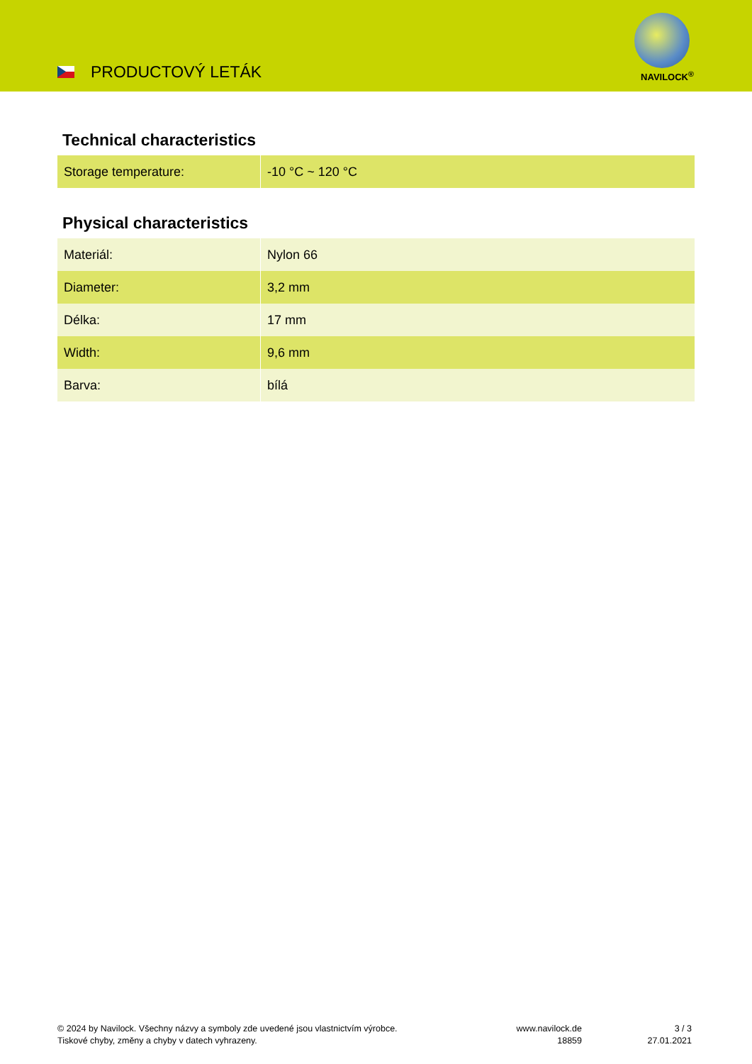PRODUCTOVÝ LETÁK NAVILOCK<sup>®</sup>
Technical characteristics
| Storage temperature: | -10 °C ~ 120 °C |
Physical characteristics
| Materiál: | Nylon 66 |
| Diameter: | 3,2 mm |
| Délka: | 17 mm |
| Width: | 9,6 mm |
| Barva: | bílá |
© 2024 by Navilock. Všechny názvy a symboly zde uvedené jsou vlastnictvím výrobce.
Tiskové chyby, změny a chyby v datech vyhrazeny.
www.navilock.de
18859
3 / 3
27.01.2021